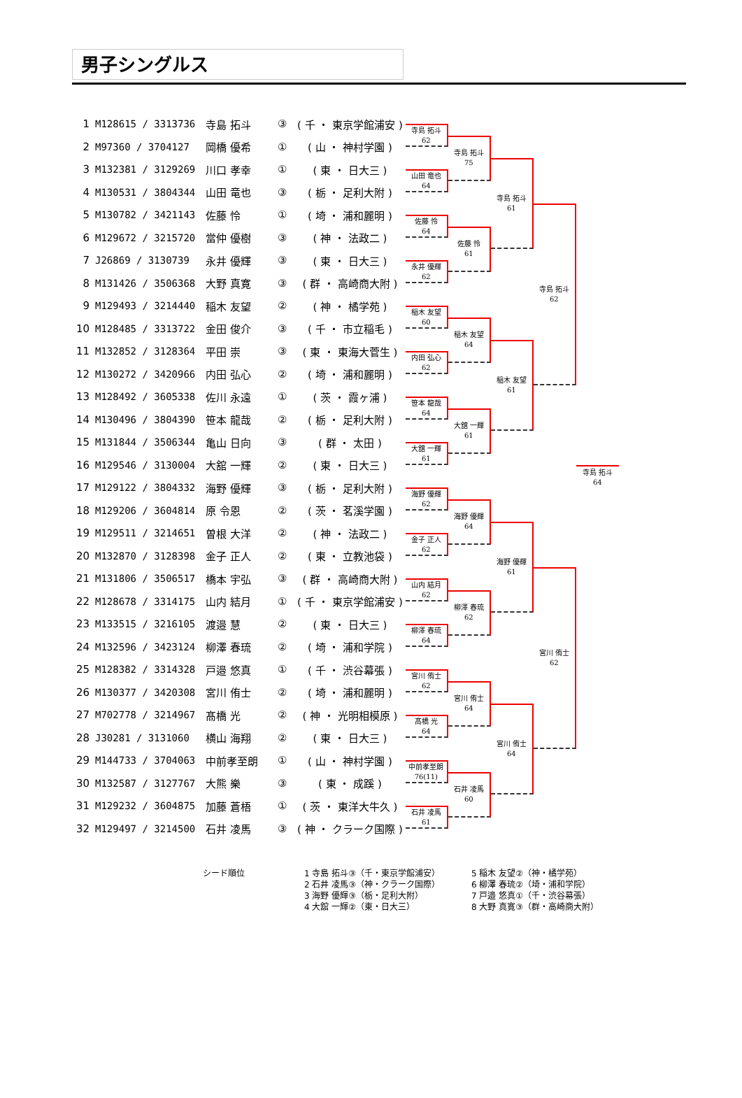男子シングルス
| 1 | M128615 / 3313736 | 寺島 拓斗 | ③ | ( 千 ・ 東京学館浦安 ) |
| 2 | M97360 / 3704127 | 岡橋 優希 | ① | ( 山 ・ 神村学園 ) |
| 3 | M132381 / 3129269 | 川口 孝幸 | ① | ( 東 ・ 日大三 ) |
| 4 | M130531 / 3804344 | 山田 竜也 | ③ | ( 栃 ・ 足利大附 ) |
| 5 | M130782 / 3421143 | 佐藤 怜 | ① | ( 埼 ・ 浦和麗明 ) |
| 6 | M129672 / 3215720 | 當仲 優樹 | ③ | ( 神 ・ 法政二 ) |
| 7 | J26869 / 3130739 | 永井 優輝 | ③ | ( 東 ・ 日大三 ) |
| 8 | M131426 / 3506368 | 大野 真寛 | ③ | ( 群 ・ 高崎商大附 ) |
| 9 | M129493 / 3214440 | 稲木 友望 | ② | ( 神 ・ 橘学苑 ) |
| 10 | M128485 / 3313722 | 金田 俊介 | ③ | ( 千 ・ 市立稲毛 ) |
| 11 | M132852 / 3128364 | 平田 崇 | ③ | ( 東 ・ 東海大菅生 ) |
| 12 | M130272 / 3420966 | 内田 弘心 | ② | ( 埼 ・ 浦和麗明 ) |
| 13 | M128492 / 3605338 | 佐川 永遠 | ① | ( 茨 ・ 霞ヶ浦 ) |
| 14 | M130496 / 3804390 | 笹本 龍哉 | ② | ( 栃 ・ 足利大附 ) |
| 15 | M131844 / 3506344 | 亀山 日向 | ③ | ( 群 ・ 太田 ) |
| 16 | M129546 / 3130004 | 大舘 一輝 | ② | ( 東 ・ 日大三 ) |
| 17 | M129122 / 3804332 | 海野 優輝 | ③ | ( 栃 ・ 足利大附 ) |
| 18 | M129206 / 3604814 | 原 令恩 | ② | ( 茨 ・ 茗溪学園 ) |
| 19 | M129511 / 3214651 | 曽根 大洋 | ② | ( 神 ・ 法政二 ) |
| 20 | M132870 / 3128398 | 金子 正人 | ② | ( 東 ・ 立教池袋 ) |
| 21 | M131806 / 3506517 | 橋本 宇弘 | ③ | ( 群 ・ 高崎商大附 ) |
| 22 | M128678 / 3314175 | 山内 結月 | ① | ( 千 ・ 東京学館浦安 ) |
| 23 | M133515 / 3216105 | 渡邉 慧 | ② | ( 東 ・ 日大三 ) |
| 24 | M132596 / 3423124 | 柳澤 春琉 | ② | ( 埼 ・ 浦和学院 ) |
| 25 | M128382 / 3314328 | 戸邉 悠真 | ① | ( 千 ・ 渋谷幕張 ) |
| 26 | M130377 / 3420308 | 宮川 侑士 | ② | ( 埼 ・ 浦和麗明 ) |
| 27 | M702778 / 3214967 | 髙橋 光 | ② | ( 神 ・ 光明相模原 ) |
| 28 | J30281 / 3131060 | 横山 海翔 | ② | ( 東 ・ 日大三 ) |
| 29 | M144733 / 3704063 | 中前孝至朗 | ① | ( 山 ・ 神村学園 ) |
| 30 | M132587 / 3127767 | 大熊 樂 | ③ | ( 東 ・ 成蹊 ) |
| 31 | M129232 / 3604875 | 加藤 蒼梧 | ① | ( 茨 ・ 東洋大牛久 ) |
| 32 | M129497 / 3214500 | 石井 凌馬 | ③ | ( 神 ・ クラーク国際 ) |
寺島 拓斗
62
山田 竜也
64
佐藤 怜
64
永井 優輝
62
稲木 友望
60
内田 弘心
62
笹本 龍哉
64
大舘 一輝
61
海野 優輝
62
金子 正人
62
山内 結月
62
柳澤 春琉
64
宮川 侑士
62
髙橋 光
64
中前孝至朗
76(11)
石井 凌馬
61
寺島 拓斗
75
佐藤 怜
61
稲木 友望
64
大舘 一輝
61
海野 優輝
64
柳澤 春琉
62
宮川 侑士
64
石井 凌馬
60
寺島 拓斗
61
稲木 友望
61
海野 優輝
61
宮川 侑士
64
寺島 拓斗
62
宮川 侑士
62
寺島 拓斗
64
シード順位 1 寺島 拓斗③（千・東京学館浦安）
2 石井 凌馬③（神・クラーク国際）
3 海野 優輝③（栃・足利大附）
4 大舘 一輝②（東・日大三）
5 稲木 友望②（神・橘学苑）
6 柳澤 春琉②（埼・浦和学院）
7 戸邉 悠真①（千・渋谷幕張）
8 大野 真寛③（群・高崎商大附）